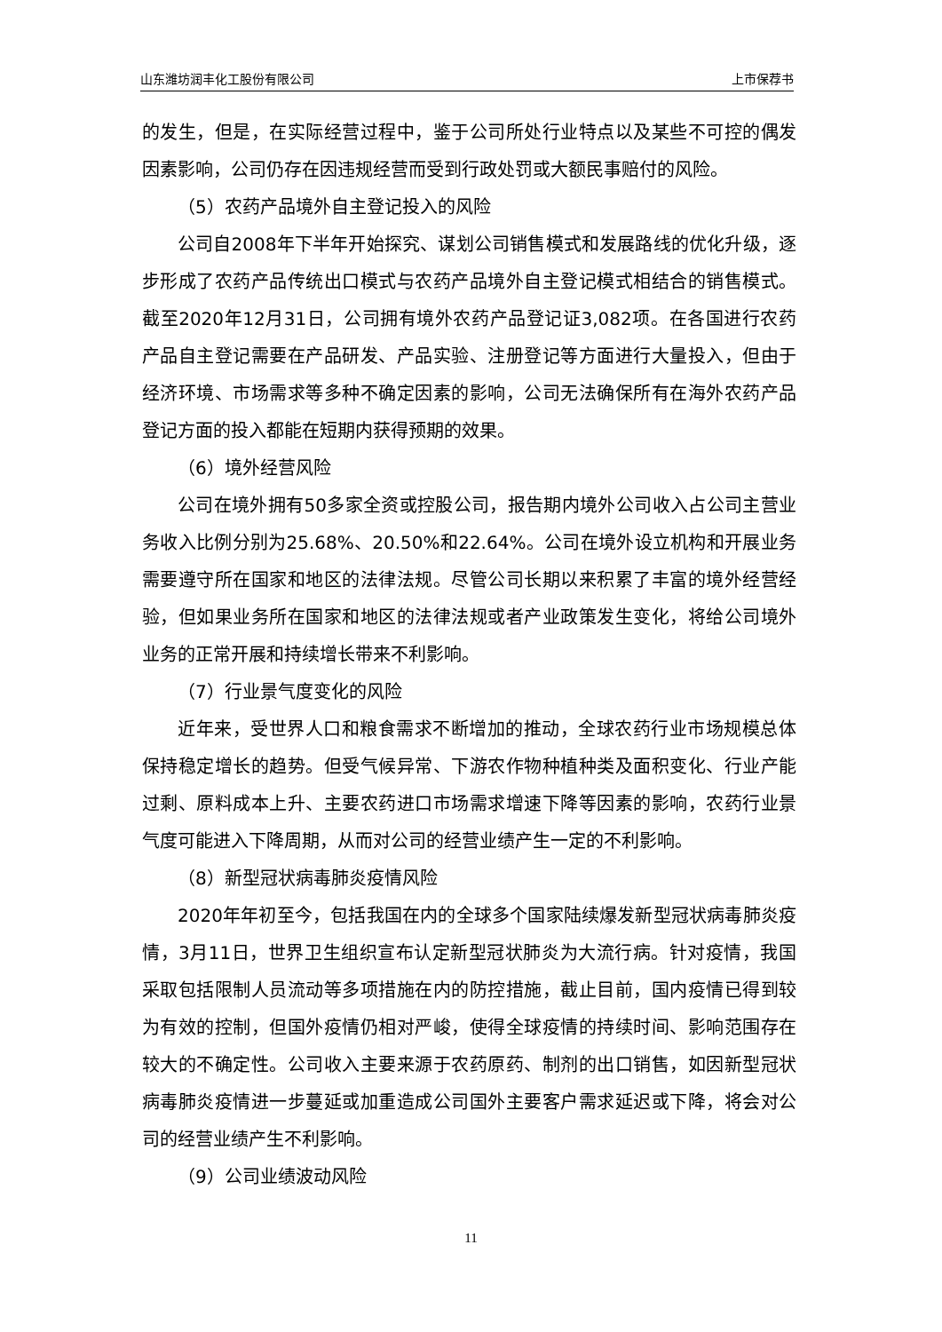山东潍坊润丰化工股份有限公司 上市保荐书
的发生，但是，在实际经营过程中，鉴于公司所处行业特点以及某些不可控的偶发因素影响，公司仍存在因违规经营而受到行政处罚或大额民事赔付的风险。
（5）农药产品境外自主登记投入的风险
公司自2008年下半年开始探究、谋划公司销售模式和发展路线的优化升级，逐步形成了农药产品传统出口模式与农药产品境外自主登记模式相结合的销售模式。截至2020年12月31日，公司拥有境外农药产品登记证3,082项。在各国进行农药产品自主登记需要在产品研发、产品实验、注册登记等方面进行大量投入，但由于经济环境、市场需求等多种不确定因素的影响，公司无法确保所有在海外农药产品登记方面的投入都能在短期内获得预期的效果。
（6）境外经营风险
公司在境外拥有50多家全资或控股公司，报告期内境外公司收入占公司主营业务收入比例分别为25.68%、20.50%和22.64%。公司在境外设立机构和开展业务需要遵守所在国家和地区的法律法规。尽管公司长期以来积累了丰富的境外经营经验，但如果业务所在国家和地区的法律法规或者产业政策发生变化，将给公司境外业务的正常开展和持续增长带来不利影响。
（7）行业景气度变化的风险
近年来，受世界人口和粮食需求不断增加的推动，全球农药行业市场规模总体保持稳定增长的趋势。但受气候异常、下游农作物种植种类及面积变化、行业产能过剩、原料成本上升、主要农药进口市场需求增速下降等因素的影响，农药行业景气度可能进入下降周期，从而对公司的经营业绩产生一定的不利影响。
（8）新型冠状病毒肺炎疫情风险
2020年年初至今，包括我国在内的全球多个国家陆续爆发新型冠状病毒肺炎疫情，3月11日，世界卫生组织宣布认定新型冠状肺炎为大流行病。针对疫情，我国采取包括限制人员流动等多项措施在内的防控措施，截止目前，国内疫情已得到较为有效的控制，但国外疫情仍相对严峻，使得全球疫情的持续时间、影响范围存在较大的不确定性。公司收入主要来源于农药原药、制剂的出口销售，如因新型冠状病毒肺炎疫情进一步蔓延或加重造成公司国外主要客户需求延迟或下降，将会对公司的经营业绩产生不利影响。
（9）公司业绩波动风险
11